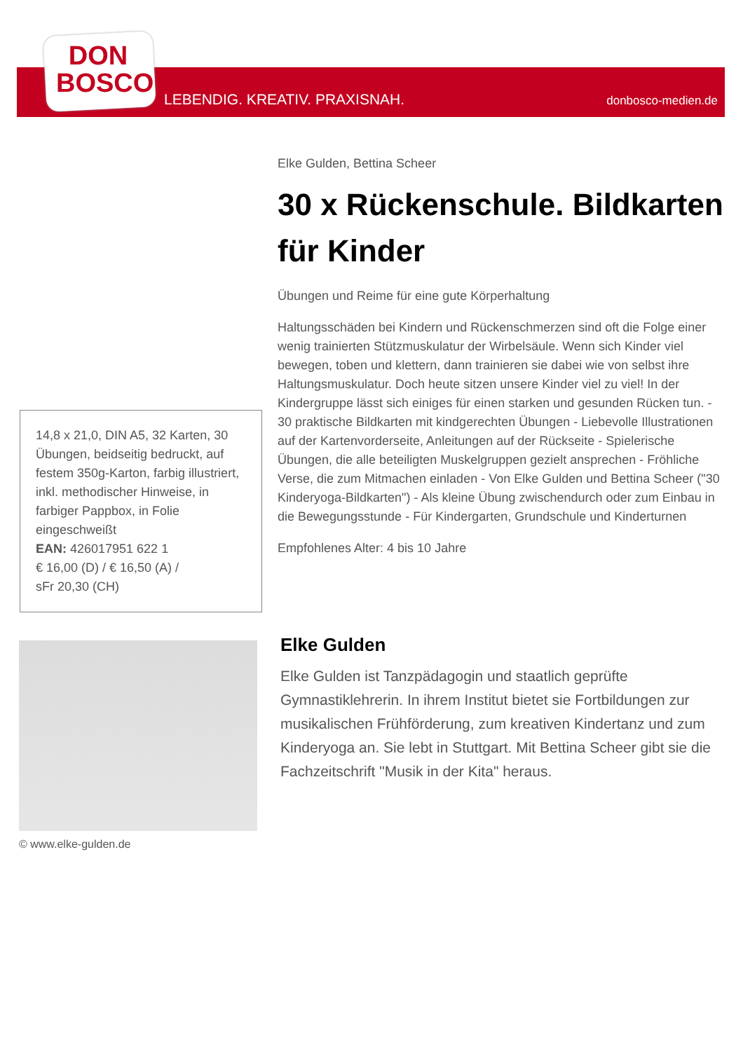DON
BOSCO
LEBENDIG. KREATIV. PRAXISNAH. donbosco-medien.de
Elke Gulden, Bettina Scheer
30 x Rückenschule. Bildkarten für Kinder
Übungen und Reime für eine gute Körperhaltung
Haltungsschäden bei Kindern und Rückenschmerzen sind oft die Folge einer wenig trainierten Stützmuskulatur der Wirbelsäule. Wenn sich Kinder viel bewegen, toben und klettern, dann trainieren sie dabei wie von selbst ihre Haltungsmuskulatur. Doch heute sitzen unsere Kinder viel zu viel! In der Kindergruppe lässt sich einiges für einen starken und gesunden Rücken tun. - 30 praktische Bildkarten mit kindgerechten Übungen - Liebevolle Illustrationen auf der Kartenvorderseite, Anleitungen auf der Rückseite - Spielerische Übungen, die alle beteiligten Muskelgruppen gezielt ansprechen - Fröhliche Verse, die zum Mitmachen einladen - Von Elke Gulden und Bettina Scheer ("30 Kinderyoga-Bildkarten") - Als kleine Übung zwischendurch oder zum Einbau in die Bewegungsstunde - Für Kindergarten, Grundschule und Kinderturnen
Empfohlenes Alter: 4 bis 10 Jahre
14,8 x 21,0, DIN A5, 32 Karten, 30 Übungen, beidseitig bedruckt, auf festem 350g-Karton, farbig illustriert, inkl. methodischer Hinweise, in farbiger Pappbox, in Folie eingeschweißt
EAN: 426017951 622 1
€ 16,00 (D) / € 16,50 (A) /
sFr 20,30 (CH)
© www.elke-gulden.de
Elke Gulden
Elke Gulden ist Tanzpädagogin und staatlich geprüfte Gymnastiklehrerin. In ihrem Institut bietet sie Fortbildungen zur musikalischen Frühförderung, zum kreativen Kindertanz und zum Kinderyoga an. Sie lebt in Stuttgart. Mit Bettina Scheer gibt sie die Fachzeitschrift "Musik in der Kita" heraus.